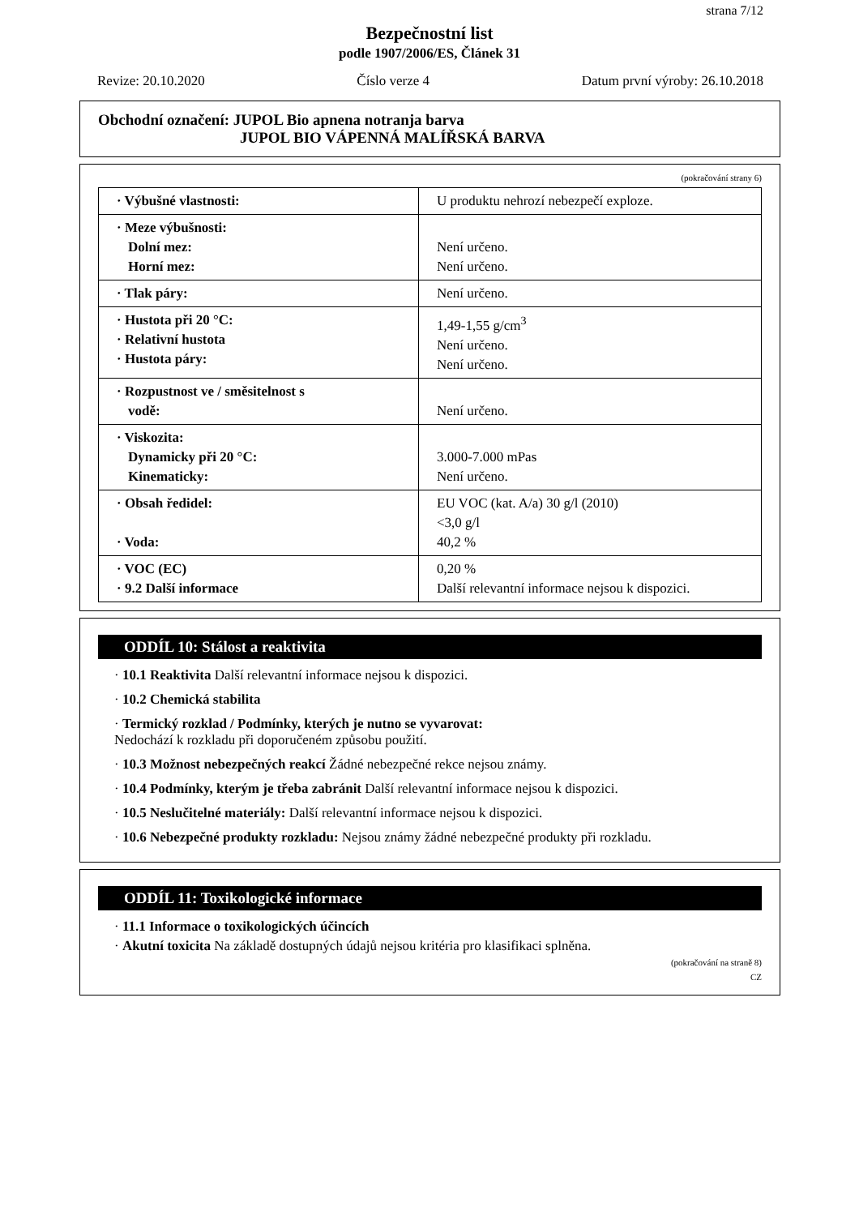strana 7/12
Bezpečnostní list
podle 1907/2006/ES, Článek 31
Revize: 20.10.2020 Číslo verze 4 Datum první výroby: 26.10.2018
Obchodní označení: JUPOL Bio apnena notranja barva
JUPOL BIO VÁPENNÁ MALÍŘSKÁ BARVA
(pokračování strany 6)
| · Výbušné vlastnosti: | U produktu nehrozí nebezpečí exploze. |
| · Meze výbušnosti: Dolní mez: Horní mez: | Není určeno. Není určeno. |
| · Tlak páry: | Není určeno. |
| · Hustota při 20 °C: · Relativní hustota · Hustota páry: | 1,49-1,55 g/cm<sup>3</sup> Není určeno. Není určeno. |
| · Rozpustnost ve / směsitelnost s vodě: | Není určeno. |
| · Viskozita: Dynamicky při 20 °C: Kinematicky: | 3.000-7.000 mPas Není určeno. |
| · Obsah ředidel: · Voda: | EU VOC (kat. A/a) 30 g/l (2010) <3,0 g/l 40,2 % |
| · VOC (EC) · 9.2 Další informace | 0,20 % Další relevantní informace nejsou k dispozici. |
ODDÍL 10: Stálost a reaktivita
· 10.1 Reaktivita Další relevantní informace nejsou k dispozici.
· 10.2 Chemická stabilita
· Termický rozklad / Podmínky, kterých je nutno se vyvarovat:
Nedochází k rozkladu při doporučeném způsobu použití.
· 10.3 Možnost nebezpečných reakcí Žádné nebezpečné rekce nejsou známy.
· 10.4 Podmínky, kterým je třeba zabránit Další relevantní informace nejsou k dispozici.
· 10.5 Neslučitelné materiály: Další relevantní informace nejsou k dispozici.
· 10.6 Nebezpečné produkty rozkladu: Nejsou známy žádné nebezpečné produkty při rozkladu.
ODDÍL 11: Toxikologické informace
· 11.1 Informace o toxikologických účincích
· Akutní toxicita Na základě dostupných údajů nejsou kritéria pro klasifikaci splněna.
(pokračování na straně 8)
CZ